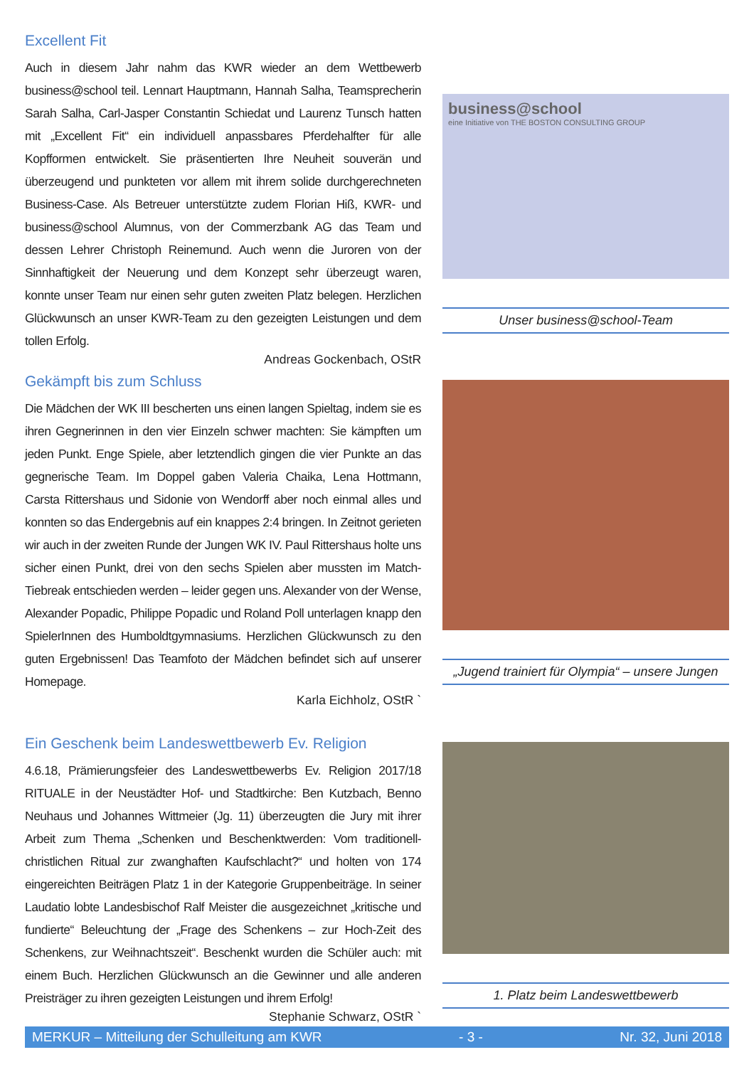Excellent Fit
Auch in diesem Jahr nahm das KWR wieder an dem Wettbewerb business@school teil. Lennart Hauptmann, Hannah Salha, Teamsprecherin Sarah Salha, Carl-Jasper Constantin Schiedat und Laurenz Tunsch hatten mit „Excellent Fit“ ein individuell anpassbares Pferdehalfter für alle Kopfformen entwickelt. Sie präsentierten Ihre Neuheit souverän und überzeugend und punkteten vor allem mit ihrem solide durchgerechneten Business-Case. Als Betreuer unterstützte zudem Florian Hiß, KWR- und business@school Alumnus, von der Commerzbank AG das Team und dessen Lehrer Christoph Reinemund. Auch wenn die Juroren von der Sinnhaftigkeit der Neuerung und dem Konzept sehr überzeugt waren, konnte unser Team nur einen sehr guten zweiten Platz belegen. Herzlichen Glückwunsch an unser KWR-Team zu den gezeigten Leistungen und dem tollen Erfolg.
Andreas Gockenbach, OStR
business@school
eine Initiative von THE BOSTON CONSULTING GROUP
Unser business@school-Team
Gekämpft bis zum Schluss
Die Mädchen der WK III bescherten uns einen langen Spieltag, indem sie es ihren Gegnerinnen in den vier Einzeln schwer machten: Sie kämpften um jeden Punkt. Enge Spiele, aber letztendlich gingen die vier Punkte an das gegnerische Team. Im Doppel gaben Valeria Chaika, Lena Hottmann, Carsta Rittershaus und Sidonie von Wendorff aber noch einmal alles und konnten so das Endergebnis auf ein knappes 2:4 bringen. In Zeitnot gerieten wir auch in der zweiten Runde der Jungen WK IV. Paul Rittershaus holte uns sicher einen Punkt, drei von den sechs Spielen aber mussten im Match-Tiebreak entschieden werden – leider gegen uns. Alexander von der Wense, Alexander Popadic, Philippe Popadic und Roland Poll unterlagen knapp den SpielerInnen des Humboldtgymnasiums. Herzlichen Glückwunsch zu den guten Ergebnissen! Das Teamfoto der Mädchen befindet sich auf unserer Homepage.
Karla Eichholz, OStR `
„Jugend trainiert für Olympia“ – unsere Jungen
Ein Geschenk beim Landeswettbewerb Ev. Religion
4.6.18, Prämierungsfeier des Landeswettbewerbs Ev. Religion 2017/18 RITUALE in der Neustädter Hof- und Stadtkirche: Ben Kutzbach, Benno Neuhaus und Johannes Wittmeier (Jg. 11) überzeugten die Jury mit ihrer Arbeit zum Thema „Schenken und Beschenktwerden: Vom traditionell-christlichen Ritual zur zwanghaften Kaufschlacht?“ und holten von 174 eingereichten Beiträgen Platz 1 in der Kategorie Gruppenbeiträge. In seiner Laudatio lobte Landesbischof Ralf Meister die ausgezeichnet „kritische und fundierte“ Beleuchtung der „Frage des Schenkens – zur Hoch-Zeit des Schenkens, zur Weihnachtszeit“. Beschenkt wurden die Schüler auch: mit einem Buch. Herzlichen Glückwunsch an die Gewinner und alle anderen Preisträger zu ihren gezeigten Leistungen und ihrem Erfolg!
Stephanie Schwarz, OStR `
1. Platz beim Landeswettbewerb
MERKUR – Mitteilung der Schulleitung am KWR - 3 - Nr. 32, Juni 2018